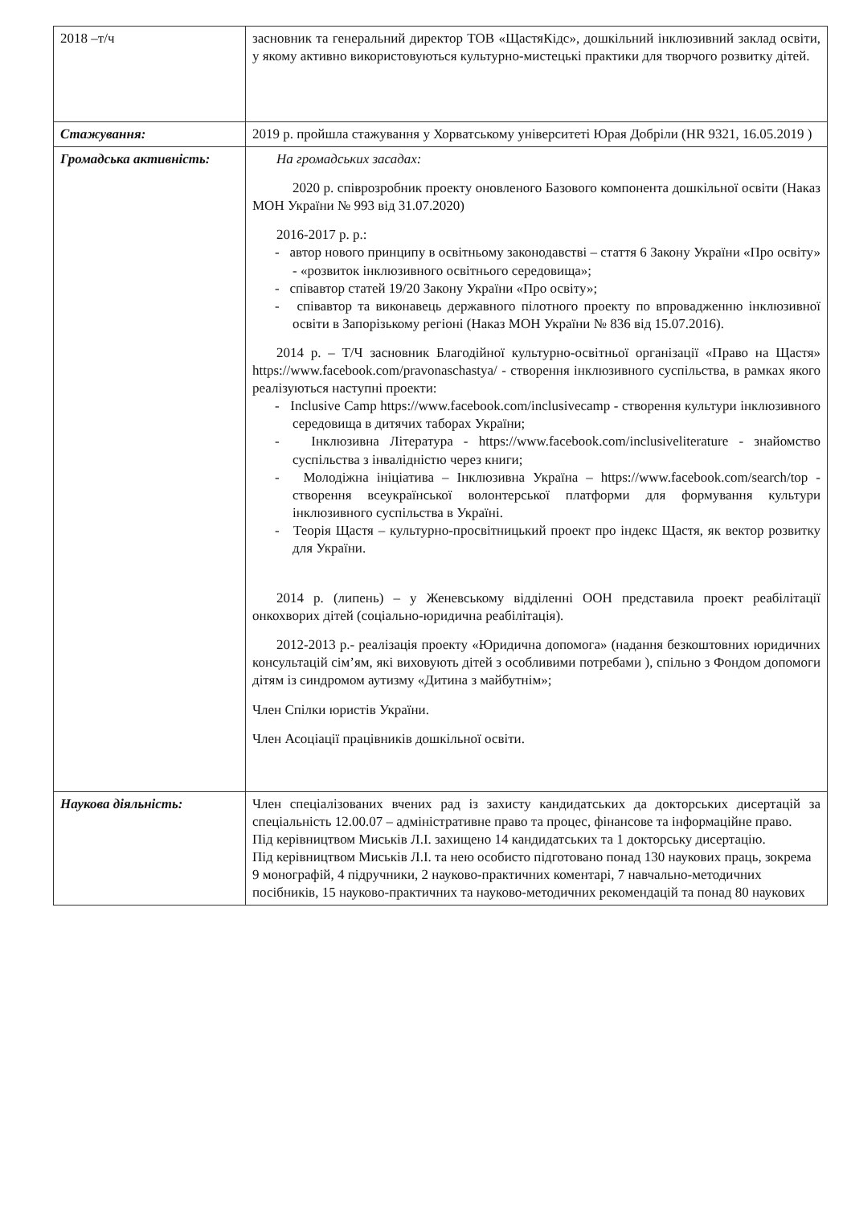| 2018 –т/ч | засновник та генеральний директор ТОВ «ЩастяКідс», дошкільний інклюзивний заклад освіти, у якому активно використовуються культурно-мистецькі практики для творчого розвитку дітей. |
| Стажування: | 2019 р. пройшла стажування у Хорватському університеті Юрая Добріли (HR 9321, 16.05.2019 ) |
| Громадська активність: | На громадських засадах: 2020 р. співрозробник проекту оновленого Базового компонента дошкільної освіти (Наказ МОН України № 993 від 31.07.2020) 2016-2017 р. р.: - автор нового принципу в освітньому законодавстві – стаття 6 Закону України «Про освіту» - «розвиток інклюзивного освітнього середовища»; - співавтор статей 19/20 Закону України «Про освіту»; - співавтор та виконавець державного пілотного проекту по впровадженню інклюзивної освіти в Запорізькому регіоні (Наказ МОН України № 836 від 15.07.2016). 2014 р. – Т/Ч засновник Благодійної культурно-освітньої організації «Право на Щастя» https://www.facebook.com/pravonaschastya/ - створення інклюзивного суспільства, в рамках якого реалізуються наступні проекти: - Inclusive Camp https://www.facebook.com/inclusivecamp - створення культури інклюзивного середовища в дитячих таборах України; - Інклюзивна Література - https://www.facebook.com/inclusiveliterature - знайомство суспільства з інвалідністю через книги; - Молодіжна ініціатива – Інклюзивна Україна – https://www.facebook.com/search/top - створення всеукраїнської волонтерської платформи для формування культури інклюзивного суспільства в Україні. - Теорія Щастя – культурно-просвітницький проект про індекс Щастя, як вектор розвитку для України. 2014 р. (липень) – у Женевському відділенні ООН представила проект реабілітації онкохворих дітей (соціально-юридична реабілітація). 2012-2013 р.- реалізація проекту «Юридична допомога» (надання безкоштовних юридичних консультацій сім’ям, які виховують дітей з особливими потребами ), спільно з Фондом допомоги дітям із синдромом аутизму «Дитина з майбутнім»; Член Спілки юристів України. Член Асоціації працівників дошкільної освіти. |
| Наукова діяльність: | Член спеціалізованих вчених рад із захисту кандидатських да докторських дисертацій за спеціальність 12.00.07 – адміністративне право та процес, фінансове та інформаційне право. Під керівництвом Миськів Л.І. захищено 14 кандидатських та 1 докторську дисертацію. Під керівництвом Миськів Л.І. та нею особисто підготовано понад 130 наукових праць, зокрема 9 монографій, 4 підручники, 2 науково-практичних коментарі, 7 навчально-методичних посібників, 15 науково-практичних та науково-методичних рекомендацій та понад 80 наукових |